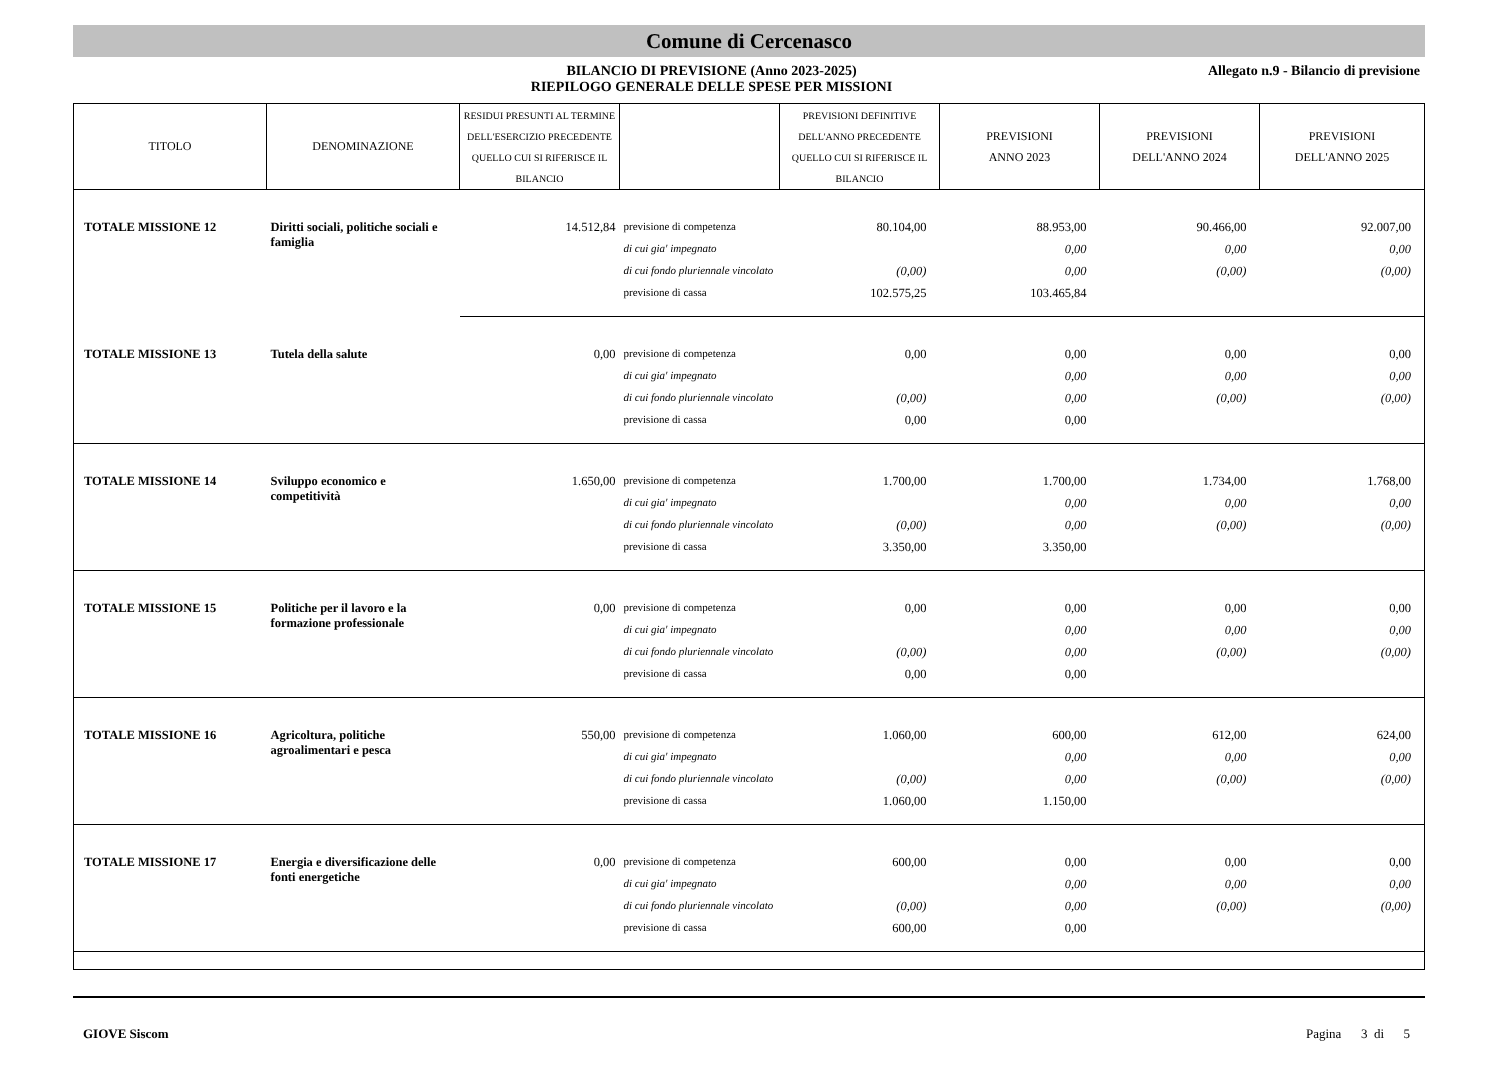Comune di Cercenasco
BILANCIO DI PREVISIONE (Anno 2023-2025)
RIEPILOGO GENERALE DELLE SPESE PER MISSIONI
Allegato n.9 - Bilancio di previsione
| TITOLO | DENOMINAZIONE | RESIDUI PRESUNTI AL TERMINE DELL'ESERCIZIO PRECEDENTE QUELLO CUI SI RIFERISCE IL BILANCIO | | PREVISIONI DEFINITIVE DELL'ANNO PRECEDENTE QUELLO CUI SI RIFERISCE IL BILANCIO | PREVISIONI ANNO 2023 | PREVISIONI DELL'ANNO 2024 | PREVISIONI DELL'ANNO 2025 |
| --- | --- | --- | --- | --- | --- | --- | --- |
| TOTALE MISSIONE 12 | Diritti sociali, politiche sociali e famiglia | 14.512,84 | previsione di competenza | 80.104,00 | 88.953,00 | 90.466,00 | 92.007,00 |
| | | | di cui gia' impegnato | | 0,00 | 0,00 | 0,00 |
| | | | di cui fondo pluriennale vincolato | (0,00) | 0,00 | (0,00) | (0,00) |
| | | | previsione di cassa | 102.575,25 | 103.465,84 | | |
| TOTALE MISSIONE 13 | Tutela della salute | 0,00 | previsione di competenza | 0,00 | 0,00 | 0,00 | 0,00 |
| | | | di cui gia' impegnato | | 0,00 | 0,00 | 0,00 |
| | | | di cui fondo pluriennale vincolato | (0,00) | 0,00 | (0,00) | (0,00) |
| | | | previsione di cassa | 0,00 | 0,00 | | |
| TOTALE MISSIONE 14 | Sviluppo economico e competitività | 1.650,00 | previsione di competenza | 1.700,00 | 1.700,00 | 1.734,00 | 1.768,00 |
| | | | di cui gia' impegnato | | 0,00 | 0,00 | 0,00 |
| | | | di cui fondo pluriennale vincolato | (0,00) | 0,00 | (0,00) | (0,00) |
| | | | previsione di cassa | 3.350,00 | 3.350,00 | | |
| TOTALE MISSIONE 15 | Politiche per il lavoro e la formazione professionale | 0,00 | previsione di competenza | 0,00 | 0,00 | 0,00 | 0,00 |
| | | | di cui gia' impegnato | | 0,00 | 0,00 | 0,00 |
| | | | di cui fondo pluriennale vincolato | (0,00) | 0,00 | (0,00) | (0,00) |
| | | | previsione di cassa | 0,00 | 0,00 | | |
| TOTALE MISSIONE 16 | Agricoltura, politiche agroalimentari e pesca | 550,00 | previsione di competenza | 1.060,00 | 600,00 | 612,00 | 624,00 |
| | | | di cui gia' impegnato | | 0,00 | 0,00 | 0,00 |
| | | | di cui fondo pluriennale vincolato | (0,00) | 0,00 | (0,00) | (0,00) |
| | | | previsione di cassa | 1.060,00 | 1.150,00 | | |
| TOTALE MISSIONE 17 | Energia e diversificazione delle fonti energetiche | 0,00 | previsione di competenza | 600,00 | 0,00 | 0,00 | 0,00 |
| | | | di cui gia' impegnato | | 0,00 | 0,00 | 0,00 |
| | | | di cui fondo pluriennale vincolato | (0,00) | 0,00 | (0,00) | (0,00) |
| | | | previsione di cassa | 600,00 | 0,00 | | |
GIOVE Siscom Pagina 3 di 5